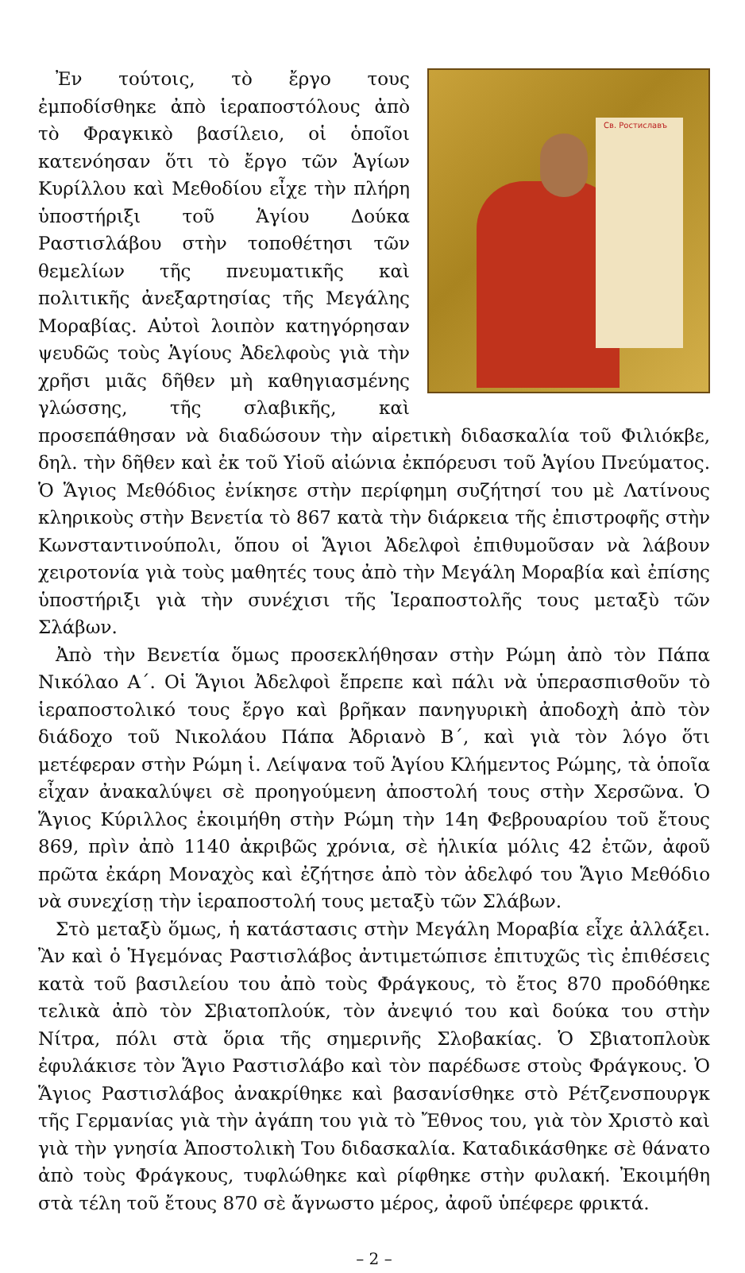Св. Ростиславъ
Ἐν τούτοις, τὸ ἔργο τους ἐμποδίσθηκε ἀπὸ ἱεραποστόλους ἀπὸ τὸ Φραγκικὸ βασίλειο, οἱ ὁποῖοι κατενόησαν ὅτι τὸ ἔργο τῶν Ἁγίων Κυρίλλου καὶ Μεθοδίου εἶχε τὴν πλήρη ὑποστήριξι τοῦ Ἁγίου Δούκα Ραστισλάβου στὴν τοποθέτησι τῶν θεμελίων τῆς πνευματικῆς καὶ πολιτικῆς ἀνεξαρτησίας τῆς Μεγάλης Μοραβίας. Αὐτοὶ λοιπὸν κατηγόρησαν ψευδῶς τοὺς Ἁγίους Ἀδελφοὺς γιὰ τὴν χρῆσι μιᾶς δῆθεν μὴ καθηγιασμένης γλώσσης, τῆς σλαβικῆς, καὶ προσεπάθησαν νὰ διαδώσουν τὴν αἱρετικὴ διδασκαλία τοῦ Φιλιόκβε, δηλ. τὴν δῆθεν καὶ ἐκ τοῦ Υἱοῦ αἰώνια ἐκπόρευσι τοῦ Ἁγίου Πνεύματος. Ὁ Ἅγιος Μεθόδιος ἐνίκησε στὴν περίφημη συζήτησί του μὲ Λατίνους κληρικοὺς στὴν Βενετία τὸ 867 κατὰ τὴν διάρκεια τῆς ἐπιστροφῆς στὴν Κωνσταντινούπολι, ὅπου οἱ Ἅγιοι Ἀδελφοὶ ἐπιθυμοῦσαν νὰ λάβουν χειροτονία γιὰ τοὺς μαθητές τους ἀπὸ τὴν Μεγάλη Μοραβία καὶ ἐπίσης ὑποστήριξι γιὰ τὴν συνέχισι τῆς Ἱεραποστολῆς τους μεταξὺ τῶν Σλάβων.
Ἀπὸ τὴν Βενετία ὅμως προσεκλήθησαν στὴν Ρώμη ἀπὸ τὸν Πάπα Νικόλαο Α΄. Οἱ Ἅγιοι Ἀδελφοὶ ἔπρεπε καὶ πάλι νὰ ὑπερασπισθοῦν τὸ ἱεραποστολικό τους ἔργο καὶ βρῆκαν πανηγυρικὴ ἀποδοχὴ ἀπὸ τὸν διάδοχο τοῦ Νικολάου Πάπα Ἀδριανὸ Β΄, καὶ γιὰ τὸν λόγο ὅτι μετέφεραν στὴν Ρώμη ἱ. Λείψανα τοῦ Ἁγίου Κλήμεντος Ρώμης, τὰ ὁποῖα εἶχαν ἀνακαλύψει σὲ προηγούμενη ἀποστολή τους στὴν Χερσῶνα. Ὁ Ἅγιος Κύριλλος ἐκοιμήθη στὴν Ρώμη τὴν 14η Φεβρουαρίου τοῦ ἔτους 869, πρὶν ἀπὸ 1140 ἀκριβῶς χρόνια, σὲ ἡλικία μόλις 42 ἐτῶν, ἀφοῦ πρῶτα ἐκάρη Μοναχὸς καὶ ἐζήτησε ἀπὸ τὸν ἀδελφό του Ἅγιο Μεθόδιο νὰ συνεχίσῃ τὴν ἱεραποστολή τους μεταξὺ τῶν Σλάβων.
Στὸ μεταξὺ ὅμως, ἡ κατάστασις στὴν Μεγάλη Μοραβία εἶχε ἀλλάξει. Ἂν καὶ ὁ Ἡγεμόνας Ραστισλάβος ἀντιμετώπισε ἐπιτυχῶς τὶς ἐπιθέσεις κατὰ τοῦ βασιλείου του ἀπὸ τοὺς Φράγκους, τὸ ἔτος 870 προδόθηκε τελικὰ ἀπὸ τὸν Σβιατοπλούκ, τὸν ἀνεψιό του καὶ δούκα του στὴν Νίτρα, πόλι στὰ ὅρια τῆς σημερινῆς Σλοβακίας. Ὁ Σβιατοπλοὺκ ἐφυλάκισε τὸν Ἅγιο Ραστισλάβο καὶ τὸν παρέδωσε στοὺς Φράγκους. Ὁ Ἅγιος Ραστισλάβος ἀνακρίθηκε καὶ βασανίσθηκε στὸ Ρέτζενσπουργκ τῆς Γερμανίας γιὰ τὴν ἀγάπη του γιὰ τὸ Ἔθνος του, γιὰ τὸν Χριστὸ καὶ γιὰ τὴν γνησία Ἀποστολικὴ Του διδασκαλία. Καταδικάσθηκε σὲ θάνατο ἀπὸ τοὺς Φράγκους, τυφλώθηκε καὶ ρίφθηκε στὴν φυλακή. Ἐκοιμήθη στὰ τέλη τοῦ ἔτους 870 σὲ ἄγνωστο μέρος, ἀφοῦ ὑπέφερε φρικτά.
– 2 –